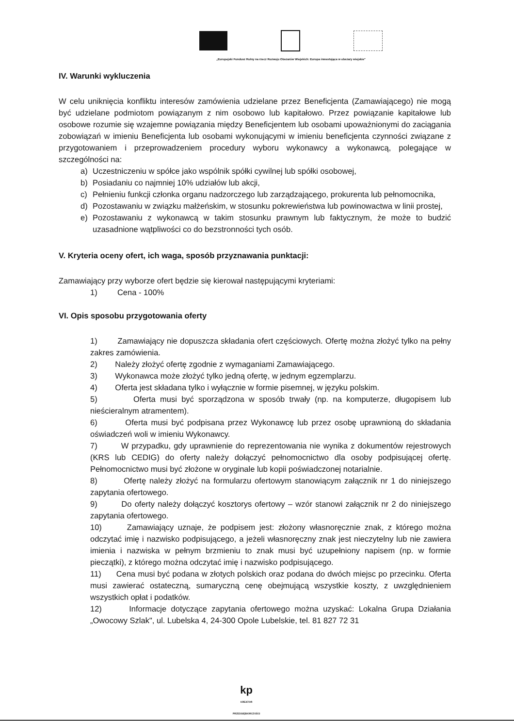„Europejski Fundusz Rolny na rzecz Rozwoju Obszarów Wiejskich: Europa inwestująca w obszary wiejskie"
IV. Warunki wykluczenia
W celu uniknięcia konfliktu interesów zamówienia udzielane przez Beneficjenta (Zamawiającego) nie mogą być udzielane podmiotom powiązanym z nim osobowo lub kapitałowo. Przez powiązanie kapitałowe lub osobowe rozumie się wzajemne powiązania między Beneficjentem lub osobami upoważnionymi do zaciągania zobowiązań w imieniu Beneficjenta lub osobami wykonującymi w imieniu beneficjenta czynności związane z przygotowaniem i przeprowadzeniem procedury wyboru wykonawcy a wykonawcą, polegające w szczególności na:
a) Uczestniczeniu w spółce jako wspólnik spółki cywilnej lub spółki osobowej,
b) Posiadaniu co najmniej 10% udziałów lub akcji,
c) Pełnieniu funkcji członka organu nadzorczego lub zarządzającego, prokurenta lub pełnomocnika,
d) Pozostawaniu w związku małżeńskim, w stosunku pokrewieństwa lub powinowactwa w linii prostej,
e) Pozostawaniu z wykonawcą w takim stosunku prawnym lub faktycznym, że może to budzić uzasadnione wątpliwości co do bezstronności tych osób.
V. Kryteria oceny ofert, ich waga, sposób przyznawania punktacji:
Zamawiający przy wyborze ofert będzie się kierował następującymi kryteriami:
1) Cena - 100%
VI. Opis sposobu przygotowania oferty
1) Zamawiający nie dopuszcza składania ofert częściowych. Ofertę można złożyć tylko na pełny zakres zamówienia.
2) Należy złożyć ofertę zgodnie z wymaganiami Zamawiającego.
3) Wykonawca może złożyć tylko jedną ofertę, w jednym egzemplarzu.
4) Oferta jest składana tylko i wyłącznie w formie pisemnej, w języku polskim.
5) Oferta musi być sporządzona w sposób trwały (np. na komputerze, długopisem lub nieścieralnym atramentem).
6) Oferta musi być podpisana przez Wykonawcę lub przez osobę uprawnioną do składania oświadczeń woli w imieniu Wykonawcy.
7) W przypadku, gdy uprawnienie do reprezentowania nie wynika z dokumentów rejestrowych (KRS lub CEDIG) do oferty należy dołączyć pełnomocnictwo dla osoby podpisującej ofertę. Pełnomocnictwo musi być złożone w oryginale lub kopii poświadczonej notarialnie.
8) Ofertę należy złożyć na formularzu ofertowym stanowiącym załącznik nr 1 do niniejszego zapytania ofertowego.
9) Do oferty należy dołączyć kosztorys ofertowy – wzór stanowi załącznik nr 2 do niniejszego zapytania ofertowego.
10) Zamawiający uznaje, że podpisem jest: złożony własnoręcznie znak, z którego można odczytać imię i nazwisko podpisującego, a jeżeli własnoręczny znak jest nieczytelny lub nie zawiera imienia i nazwiska w pełnym brzmieniu to znak musi być uzupełniony napisem (np. w formie pieczątki), z którego można odczytać imię i nazwisko podpisującego.
11) Cena musi być podana w złotych polskich oraz podana do dwóch miejsc po przecinku. Oferta musi zawierać ostateczną, sumaryczną cenę obejmującą wszystkie koszty, z uwzględnieniem wszystkich opłat i podatków.
12) Informacje dotyczące zapytania ofertowego można uzyskać: Lokalna Grupa Działania „Owocowy Szlak", ul. Lubelska 4, 24-300 Opole Lubelskie, tel. 81 827 72 31
kp
KREATOR
PRZEDSIĘBIORCZOŚCI